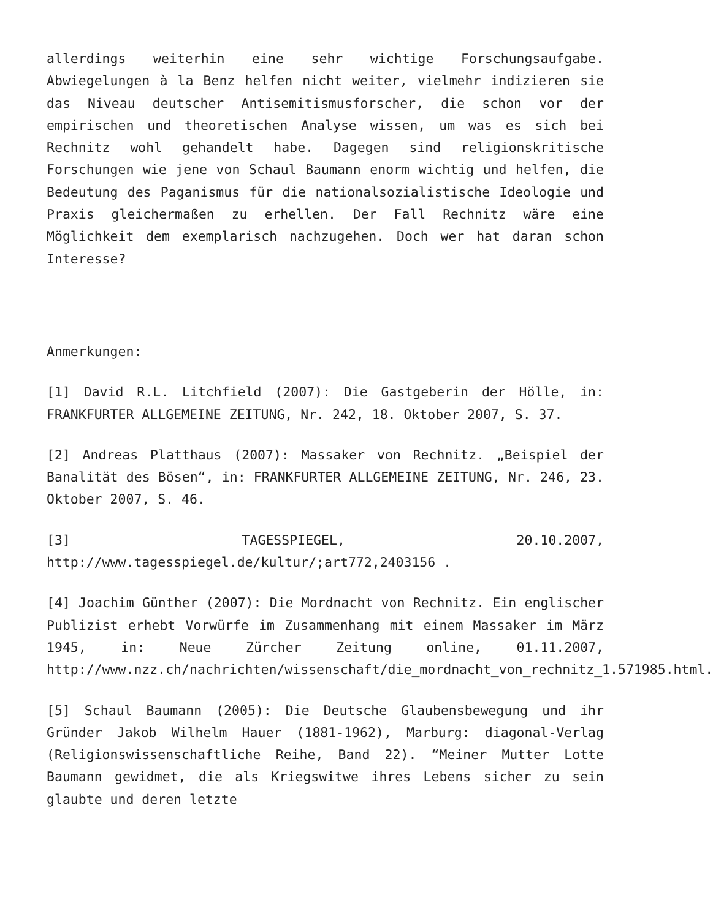allerdings weiterhin eine sehr wichtige Forschungsaufgabe. Abwiegelungen à la Benz helfen nicht weiter, vielmehr indizieren sie das Niveau deutscher Antisemitismusforscher, die schon vor der empirischen und theoretischen Analyse wissen, um was es sich bei Rechnitz wohl gehandelt habe. Dagegen sind religionskritische Forschungen wie jene von Schaul Baumann enorm wichtig und helfen, die Bedeutung des Paganismus für die nationalsozialistische Ideologie und Praxis gleichermaßen zu erhellen. Der Fall Rechnitz wäre eine Möglichkeit dem exemplarisch nachzugehen. Doch wer hat daran schon Interesse?
Anmerkungen:
[1] David R.L. Litchfield (2007): Die Gastgeberin der Hölle, in: FRANKFURTER ALLGEMEINE ZEITUNG, Nr. 242, 18. Oktober 2007, S. 37.
[2] Andreas Platthaus (2007): Massaker von Rechnitz. „Beispiel der Banalität des Bösen“, in: FRANKFURTER ALLGEMEINE ZEITUNG, Nr. 246, 23. Oktober 2007, S. 46.
[3] TAGESSPIEGEL, 20.10.2007, http://www.tagesspiegel.de/kultur/;art772,2403156 .
[4] Joachim Günther (2007): Die Mordnacht von Rechnitz. Ein englischer Publizist erhebt Vorwürfe im Zusammenhang mit einem Massaker im März 1945, in: Neue Zürcher Zeitung online, 01.11.2007, http://www.nzz.ch/nachrichten/wissenschaft/die_mordnacht_von_rechnitz_1.571985.html.
[5] Schaul Baumann (2005): Die Deutsche Glaubensbewegung und ihr Gründer Jakob Wilhelm Hauer (1881-1962), Marburg: diagonal-Verlag (Religionswissenschaftliche Reihe, Band 22). “Meiner Mutter Lotte Baumann gewidmet, die als Kriegswitwe ihres Lebens sicher zu sein glaubte und deren letzte